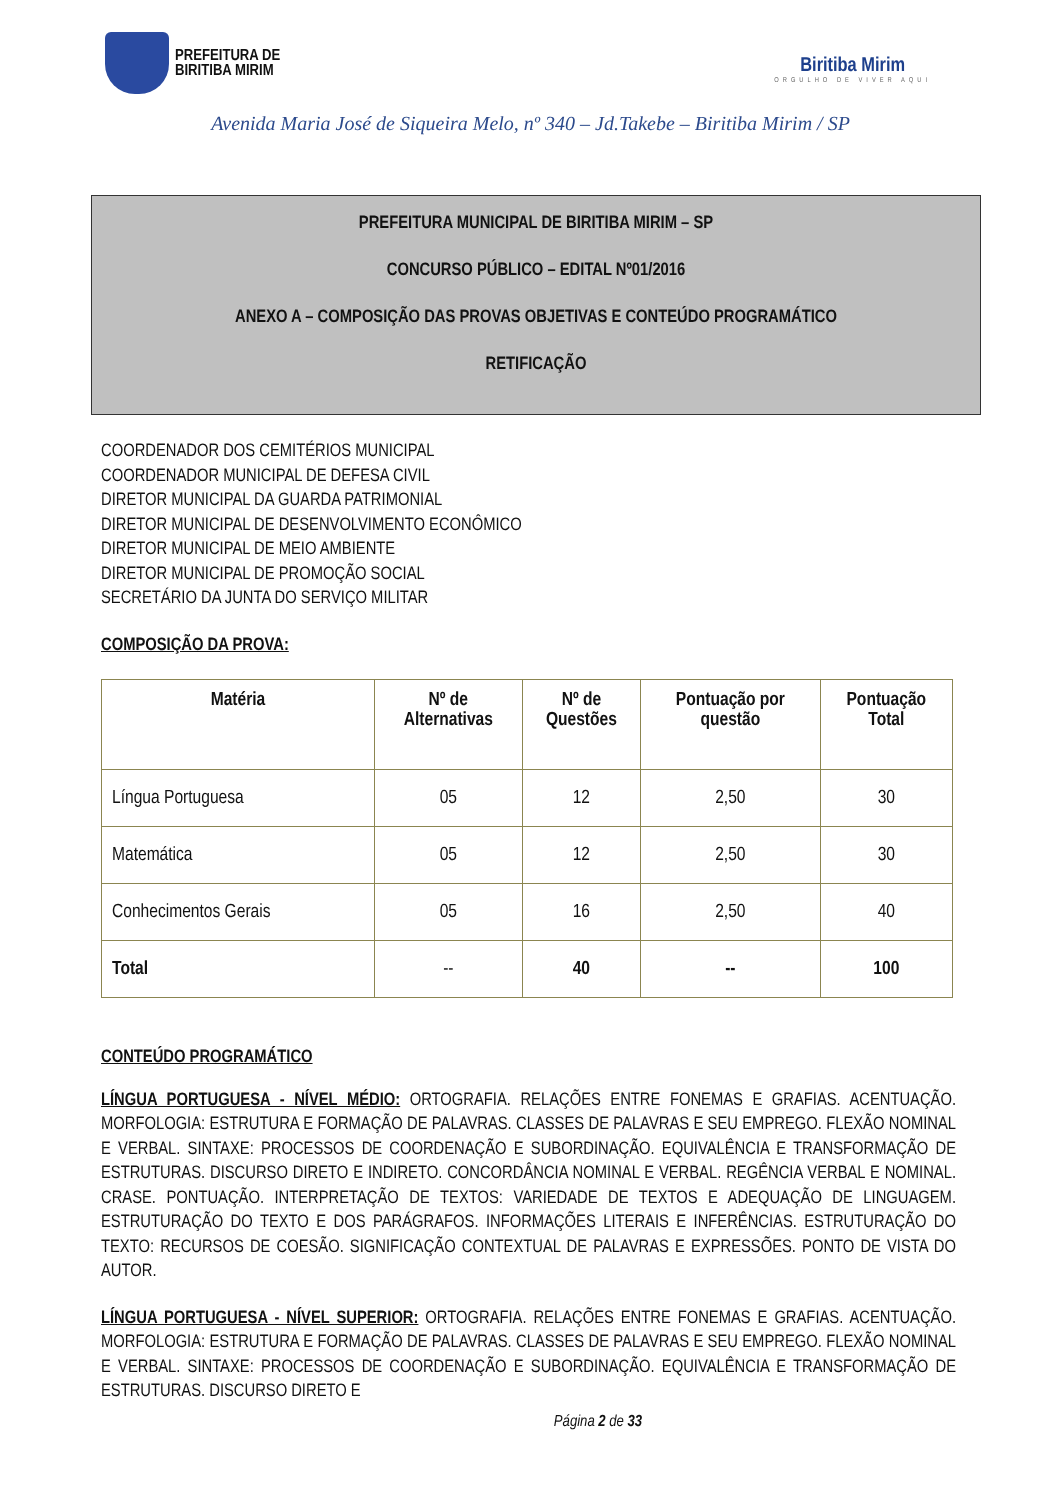PREFEITURA DE
BIRITIBA MIRIM
Biritiba Mirim
ORGULHO DE VIVER AQUI
Avenida Maria José de Siqueira Melo, nº 340 – Jd.Takebe – Biritiba Mirim / SP
PREFEITURA MUNICIPAL DE BIRITIBA MIRIM – SP
CONCURSO PÚBLICO – EDITAL Nº01/2016
ANEXO A – COMPOSIÇÃO DAS PROVAS OBJETIVAS E CONTEÚDO PROGRAMÁTICO
RETIFICAÇÃO
COORDENADOR DOS CEMITÉRIOS MUNICIPAL
COORDENADOR MUNICIPAL DE DEFESA CIVIL
DIRETOR MUNICIPAL DA GUARDA PATRIMONIAL
DIRETOR MUNICIPAL DE DESENVOLVIMENTO ECONÔMICO
DIRETOR MUNICIPAL DE MEIO AMBIENTE
DIRETOR MUNICIPAL DE PROMOÇÃO SOCIAL
SECRETÁRIO DA JUNTA DO SERVIÇO MILITAR
COMPOSIÇÃO DA PROVA:
| Matéria | Nº de Alternativas | Nº de Questões | Pontuação por questão | Pontuação Total |
| --- | --- | --- | --- | --- |
| Língua Portuguesa | 05 | 12 | 2,50 | 30 |
| Matemática | 05 | 12 | 2,50 | 30 |
| Conhecimentos Gerais | 05 | 16 | 2,50 | 40 |
| Total | -- | 40 | -- | 100 |
CONTEÚDO PROGRAMÁTICO
LÍNGUA PORTUGUESA - NÍVEL MÉDIO: ORTOGRAFIA. RELAÇÕES ENTRE FONEMAS E GRAFIAS. ACENTUAÇÃO. MORFOLOGIA: ESTRUTURA E FORMAÇÃO DE PALAVRAS. CLASSES DE PALAVRAS E SEU EMPREGO. FLEXÃO NOMINAL E VERBAL. SINTAXE: PROCESSOS DE COORDENAÇÃO E SUBORDINAÇÃO. EQUIVALÊNCIA E TRANSFORMAÇÃO DE ESTRUTURAS. DISCURSO DIRETO E INDIRETO. CONCORDÂNCIA NOMINAL E VERBAL. REGÊNCIA VERBAL E NOMINAL. CRASE. PONTUAÇÃO. INTERPRETAÇÃO DE TEXTOS: VARIEDADE DE TEXTOS E ADEQUAÇÃO DE LINGUAGEM. ESTRUTURAÇÃO DO TEXTO E DOS PARÁGRAFOS. INFORMAÇÕES LITERAIS E INFERÊNCIAS. ESTRUTURAÇÃO DO TEXTO: RECURSOS DE COESÃO. SIGNIFICAÇÃO CONTEXTUAL DE PALAVRAS E EXPRESSÕES. PONTO DE VISTA DO AUTOR.
LÍNGUA PORTUGUESA - NÍVEL SUPERIOR: ORTOGRAFIA. RELAÇÕES ENTRE FONEMAS E GRAFIAS. ACENTUAÇÃO. MORFOLOGIA: ESTRUTURA E FORMAÇÃO DE PALAVRAS. CLASSES DE PALAVRAS E SEU EMPREGO. FLEXÃO NOMINAL E VERBAL. SINTAXE: PROCESSOS DE COORDENAÇÃO E SUBORDINAÇÃO. EQUIVALÊNCIA E TRANSFORMAÇÃO DE ESTRUTURAS. DISCURSO DIRETO E
Página 2 de 33